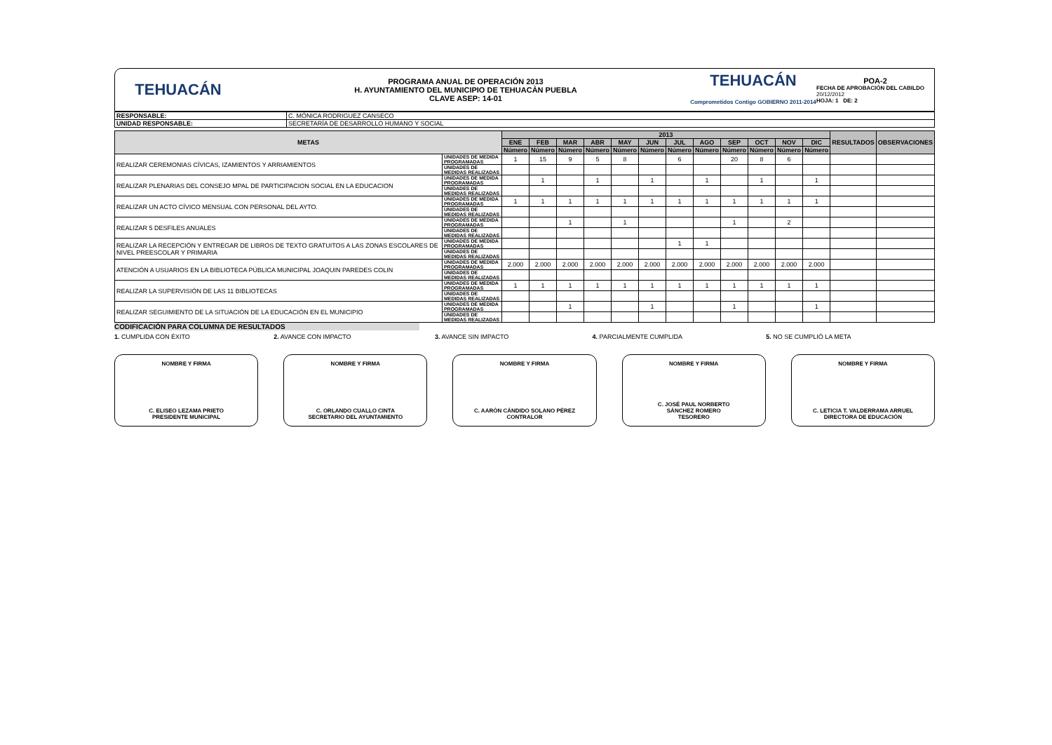TEHUACÁN
PROGRAMA ANUAL DE OPERACIÓN 2013
H. AYUNTAMIENTO DEL MUNICIPIO DE TEHUACÀN PUEBLA
CLAVE ASEP: 14-01
TEHUACÁN
Comprometidos Contigo GOBIERNO 2011-2014
POA-2
FECHA DE APROBACIÓN DEL CABILDO
20/12/2012
HOJA: 1 DE: 2
| RESPONSABLE: | C. MÓNICA RODRIGUEZ CANSECO |
| UNIDAD RESPONSABLE: | SECRETARÍA DE DESARROLLO HUMANO Y SOCIAL |
| METAS | | 2013 | | | | | | | | | | | | RESULTADOS | OBSERVACIONES |
| --- | --- | --- | --- | --- | --- | --- | --- | --- | --- | --- | --- | --- | --- | --- | --- |
| | | ENE | FEB | MAR | ABR | MAY | JUN | JUL | AGO | SEP | OCT | NOV | DIC | | |
| | | Número | Número | Número | Número | Número | Número | Número | Número | Número | Número | Número | Número | | |
| REALIZAR CEREMONIAS CÍVICAS, IZAMIENTOS Y ARRIAMIENTOS | UNIDADES DE MEDIDA PROGRAMADAS | 1 | 15 | 9 | 5 | 8 | | 6 | | 20 | 8 | 6 | | | |
| | UNIDADES DE MEDIDAS REALIZADAS | | | | | | | | | | | | | | |
| REALIZAR PLENARIAS DEL CONSEJO MPAL DE PARTICIPACION SOCIAL EN LA EDUCACION | UNIDADES DE MEDIDA PROGRAMADAS | | 1 | | 1 | | 1 | | 1 | | 1 | | 1 | | |
| | UNIDADES DE MEDIDAS REALIZADAS | | | | | | | | | | | | | | |
| REALIZAR UN ACTO CÍVICO MENSUAL CON PERSONAL DEL AYTO. | UNIDADES DE MEDIDA PROGRAMADAS | 1 | 1 | 1 | 1 | 1 | 1 | 1 | 1 | 1 | 1 | 1 | 1 | | |
| | UNIDADES DE MEDIDAS REALIZADAS | | | | | | | | | | | | | | |
| REALIZAR 5 DESFILES ANUALES | UNIDADES DE MEDIDA PROGRAMADAS | | | 1 | | 1 | | | | 1 | | 2 | | | |
| | UNIDADES DE MEDIDAS REALIZADAS | | | | | | | | | | | | | | |
| REALIZAR LA RECEPCIÓN Y ENTREGAR DE LIBROS DE TEXTO GRATUITOS A LAS ZONAS ESCOLARES DE NIVEL PREESCOLAR Y PRIMARIA | UNIDADES DE MEDIDA PROGRAMADAS | | | | | | | 1 | 1 | | | | | | |
| | UNIDADES DE MEDIDAS REALIZADAS | | | | | | | | | | | | | | |
| ATENCIÓN A USUARIOS EN LA BIBLIOTECA PÚBLICA MUNICIPAL JOAQUIN PAREDES COLIN | UNIDADES DE MEDIDA PROGRAMADAS | 2.000 | 2.000 | 2.000 | 2.000 | 2.000 | 2.000 | 2.000 | 2.000 | 2.000 | 2.000 | 2.000 | 2.000 | | |
| | UNIDADES DE MEDIDAS REALIZADAS | | | | | | | | | | | | | | |
| REALIZAR LA SUPERVISIÓN DE LAS 11 BIBLIOTECAS | UNIDADES DE MEDIDA PROGRAMADAS | 1 | 1 | 1 | 1 | 1 | 1 | 1 | 1 | 1 | 1 | 1 | 1 | | |
| | UNIDADES DE MEDIDAS REALIZADAS | | | | | | | | | | | | | | |
| REALIZAR SEGUIMIENTO DE LA SITUACIÓN DE LA EDUCACIÓN EN EL MUNICIPIO | UNIDADES DE MEDIDA PROGRAMADAS | | | 1 | | | 1 | | | 1 | | | 1 | | |
| | UNIDADES DE MEDIDAS REALIZADAS | | | | | | | | | | | | | | |
CODIFICACIÓN PARA COLUMNA DE RESULTADOS
1. CUMPLIDA CON ÉXITO 2. AVANCE CON IMPACTO 3. AVANCE SIN IMPACTO 4. PARCIALMENTE CUMPLIDA 5. NO SE CUMPLIÓ LA META
NOMBRE Y FIRMA
C. ELISEO LEZAMA PRIETO
PRESIDENTE MUNICIPAL
NOMBRE Y FIRMA
C. ORLANDO CUALLO CINTA
SECRETARIO DEL AYUNTAMIENTO
NOMBRE Y FIRMA
C. AARÓN CÁNDIDO SOLANO PÉREZ
CONTRALOR
NOMBRE Y FIRMA
C. JOSÉ PAUL NORBERTO
SÁNCHEZ ROMERO
TESORERO
NOMBRE Y FIRMA
C. LETICIA T. VALDERRAMA ARRUEL
DIRECTORA DE EDUCACIÓN